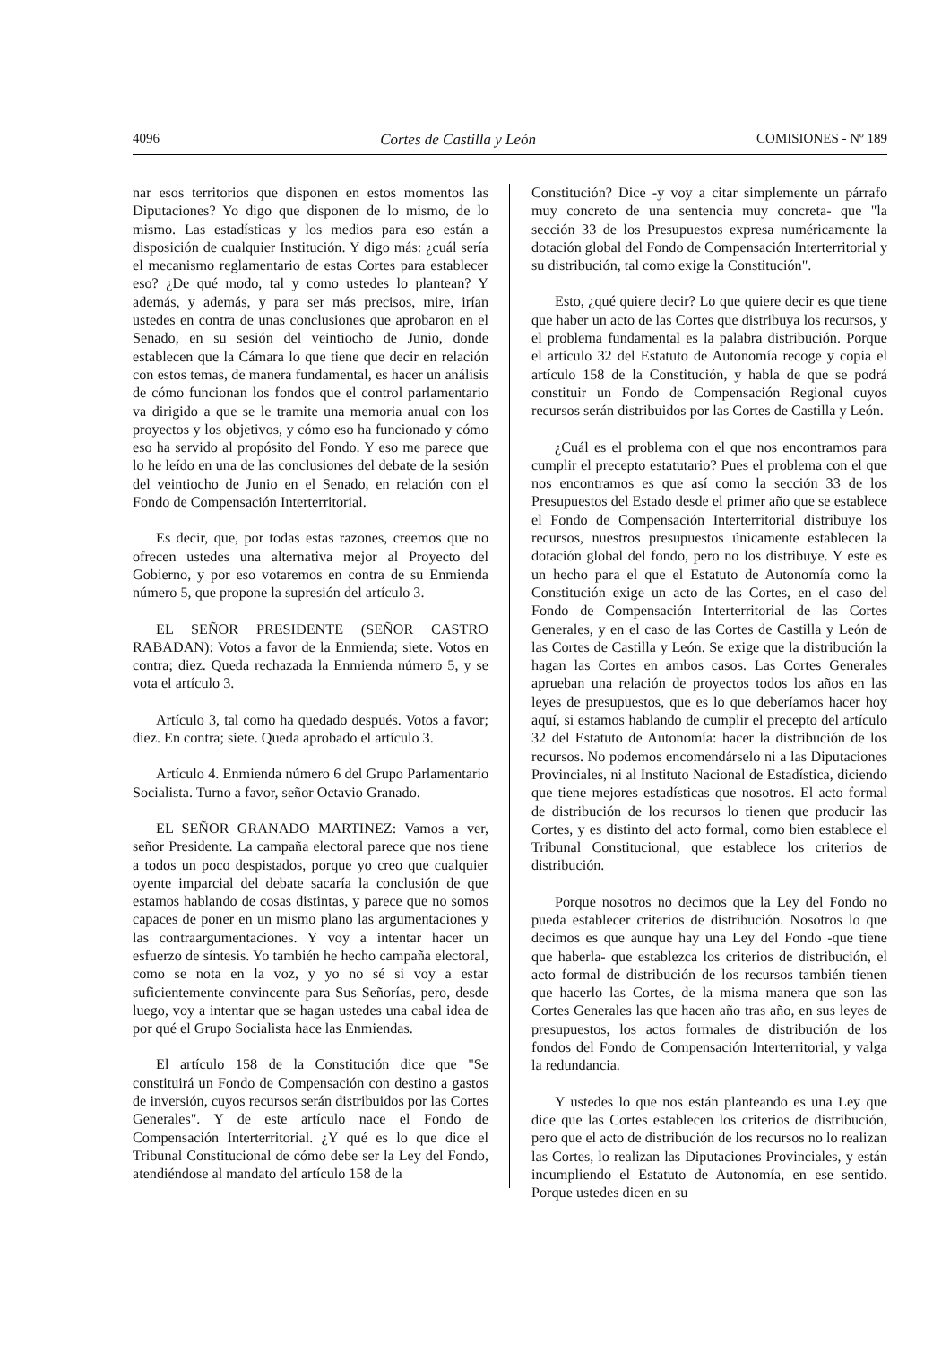4096 Cortes de Castilla y León COMISIONES - Nº 189
nar esos territorios que disponen en estos momentos las Diputaciones? Yo digo que disponen de lo mismo, de lo mismo. Las estadísticas y los medios para eso están a disposición de cualquier Institución. Y digo más: ¿cuál sería el mecanismo reglamentario de estas Cortes para establecer eso? ¿De qué modo, tal y como ustedes lo plantean? Y además, y además, y para ser más precisos, mire, irían ustedes en contra de unas conclusiones que aprobaron en el Senado, en su sesión del veintiocho de Junio, donde establecen que la Cámara lo que tiene que decir en relación con estos temas, de manera fundamental, es hacer un análisis de cómo funcionan los fondos que el control parlamentario va dirigido a que se le tramite una memoria anual con los proyectos y los objetivos, y cómo eso ha funcionado y cómo eso ha servido al propósito del Fondo. Y eso me parece que lo he leído en una de las conclusiones del debate de la sesión del veintiocho de Junio en el Senado, en relación con el Fondo de Compensación Interterritorial.
Es decir, que, por todas estas razones, creemos que no ofrecen ustedes una alternativa mejor al Proyecto del Gobierno, y por eso votaremos en contra de su Enmienda número 5, que propone la supresión del artículo 3.
EL SEÑOR PRESIDENTE (SEÑOR CASTRO RABADAN): Votos a favor de la Enmienda; siete. Votos en contra; diez. Queda rechazada la Enmienda número 5, y se vota el artículo 3.
Artículo 3, tal como ha quedado después. Votos a favor; diez. En contra; siete. Queda aprobado el artículo 3.
Artículo 4. Enmienda número 6 del Grupo Parlamentario Socialista. Turno a favor, señor Octavio Granado.
EL SEÑOR GRANADO MARTINEZ: Vamos a ver, señor Presidente. La campaña electoral parece que nos tiene a todos un poco despistados, porque yo creo que cualquier oyente imparcial del debate sacaría la conclusión de que estamos hablando de cosas distintas, y parece que no somos capaces de poner en un mismo plano las argumentaciones y las contraargumentaciones. Y voy a intentar hacer un esfuerzo de síntesis. Yo también he hecho campaña electoral, como se nota en la voz, y yo no sé si voy a estar suficientemente convincente para Sus Señorías, pero, desde luego, voy a intentar que se hagan ustedes una cabal idea de por qué el Grupo Socialista hace las Enmiendas.
El artículo 158 de la Constitución dice que "Se constituirá un Fondo de Compensación con destino a gastos de inversión, cuyos recursos serán distribuidos por las Cortes Generales". Y de este artículo nace el Fondo de Compensación Interterritorial. ¿Y qué es lo que dice el Tribunal Constitucional de cómo debe ser la Ley del Fondo, atendiéndose al mandato del artículo 158 de la
Constitución? Dice -y voy a citar simplemente un párrafo muy concreto de una sentencia muy concreta- que "la sección 33 de los Presupuestos expresa numéricamente la dotación global del Fondo de Compensación Interterritorial y su distribución, tal como exige la Constitución".
Esto, ¿qué quiere decir? Lo que quiere decir es que tiene que haber un acto de las Cortes que distribuya los recursos, y el problema fundamental es la palabra distribución. Porque el artículo 32 del Estatuto de Autonomía recoge y copia el artículo 158 de la Constitución, y habla de que se podrá constituir un Fondo de Compensación Regional cuyos recursos serán distribuidos por las Cortes de Castilla y León.
¿Cuál es el problema con el que nos encontramos para cumplir el precepto estatutario? Pues el problema con el que nos encontramos es que así como la sección 33 de los Presupuestos del Estado desde el primer año que se establece el Fondo de Compensación Interterritorial distribuye los recursos, nuestros presupuestos únicamente establecen la dotación global del fondo, pero no los distribuye. Y este es un hecho para el que el Estatuto de Autonomía como la Constitución exige un acto de las Cortes, en el caso del Fondo de Compensación Interterritorial de las Cortes Generales, y en el caso de las Cortes de Castilla y León de las Cortes de Castilla y León. Se exige que la distribución la hagan las Cortes en ambos casos. Las Cortes Generales aprueban una relación de proyectos todos los años en las leyes de presupuestos, que es lo que deberíamos hacer hoy aquí, si estamos hablando de cumplir el precepto del artículo 32 del Estatuto de Autonomía: hacer la distribución de los recursos. No podemos encomendárselo ni a las Diputaciones Provinciales, ni al Instituto Nacional de Estadística, diciendo que tiene mejores estadísticas que nosotros. El acto formal de distribución de los recursos lo tienen que producir las Cortes, y es distinto del acto formal, como bien establece el Tribunal Constitucional, que establece los criterios de distribución.
Porque nosotros no decimos que la Ley del Fondo no pueda establecer criterios de distribución. Nosotros lo que decimos es que aunque hay una Ley del Fondo -que tiene que haberla- que establezca los criterios de distribución, el acto formal de distribución de los recursos también tienen que hacerlo las Cortes, de la misma manera que son las Cortes Generales las que hacen año tras año, en sus leyes de presupuestos, los actos formales de distribución de los fondos del Fondo de Compensación Interterritorial, y valga la redundancia.
Y ustedes lo que nos están planteando es una Ley que dice que las Cortes establecen los criterios de distribución, pero que el acto de distribución de los recursos no lo realizan las Cortes, lo realizan las Diputaciones Provinciales, y están incumpliendo el Estatuto de Autonomía, en ese sentido. Porque ustedes dicen en su